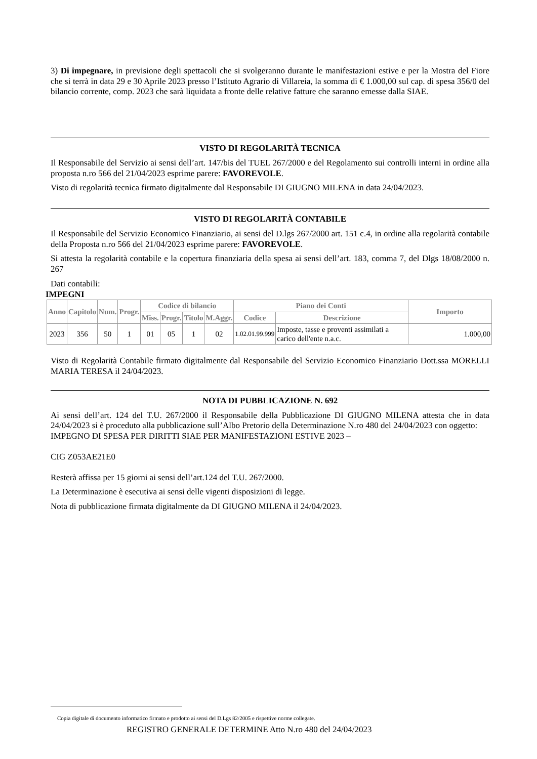3) Di impegnare, in previsione degli spettacoli che si svolgeranno durante le manifestazioni estive e per la Mostra del Fiore che si terrà in data 29 e 30 Aprile 2023 presso l’Istituto Agrario di Villareia, la somma di € 1.000,00 sul cap. di spesa 356/0 del bilancio corrente, comp. 2023 che sarà liquidata a fronte delle relative fatture che saranno emesse dalla SIAE.
VISTO DI REGOLARITÀ TECNICA
Il Responsabile del Servizio ai sensi dell’art. 147/bis del TUEL 267/2000 e del Regolamento sui controlli interni in ordine alla proposta n.ro 566 del 21/04/2023 esprime parere: FAVOREVOLE.
Visto di regolarità tecnica firmato digitalmente dal Responsabile DI GIUGNO MILENA in data 24/04/2023.
VISTO DI REGOLARITÀ CONTABILE
Il Responsabile del Servizio Economico Finanziario, ai sensi del D.lgs 267/2000 art. 151 c.4, in ordine alla regolarità contabile della Proposta n.ro 566 del 21/04/2023 esprime parere: FAVOREVOLE.
Si attesta la regolarità contabile e la copertura finanziaria della spesa ai sensi dell’art. 183, comma 7, del Dlgs 18/08/2000 n. 267
Dati contabili:
IMPEGNI
| Anno | Capitolo | Num. | Progr. | Codice di bilancio | | | | Piano dei Conti | | Importo |
| --- | --- | --- | --- | --- | --- | --- | --- | --- | --- | --- |
| | | | | Miss. | Progr. | Titolo | M.Aggr. | Codice | Descrizione | |
| 2023 | 356 | 50 | 1 | 01 | 05 | 1 | 02 | 1.02.01.99.999 | Imposte, tasse e proventi assimilati a carico dell'ente n.a.c. | 1.000,00 |
Visto di Regolarità Contabile firmato digitalmente dal Responsabile del Servizio Economico Finanziario Dott.ssa MORELLI MARIA TERESA il 24/04/2023.
NOTA DI PUBBLICAZIONE N. 692
Ai sensi dell’art. 124 del T.U. 267/2000 il Responsabile della Pubblicazione DI GIUGNO MILENA attesta che in data 24/04/2023 si è proceduto alla pubblicazione sull’Albo Pretorio della Determinazione N.ro 480 del 24/04/2023 con oggetto:
IMPEGNO DI SPESA PER DIRITTI SIAE PER MANIFESTAZIONI ESTIVE 2023 –
CIG Z053AE21E0
Resterà affissa per 15 giorni ai sensi dell’art.124 del T.U. 267/2000.
La Determinazione è esecutiva ai sensi delle vigenti disposizioni di legge.
Nota di pubblicazione firmata digitalmente da DI GIUGNO MILENA il 24/04/2023.
Copia digitale di documento informatico firmato e prodotto ai sensi del D.Lgs 82/2005 e rispettive norme collegate.
REGISTRO GENERALE DETERMINE Atto N.ro 480 del 24/04/2023